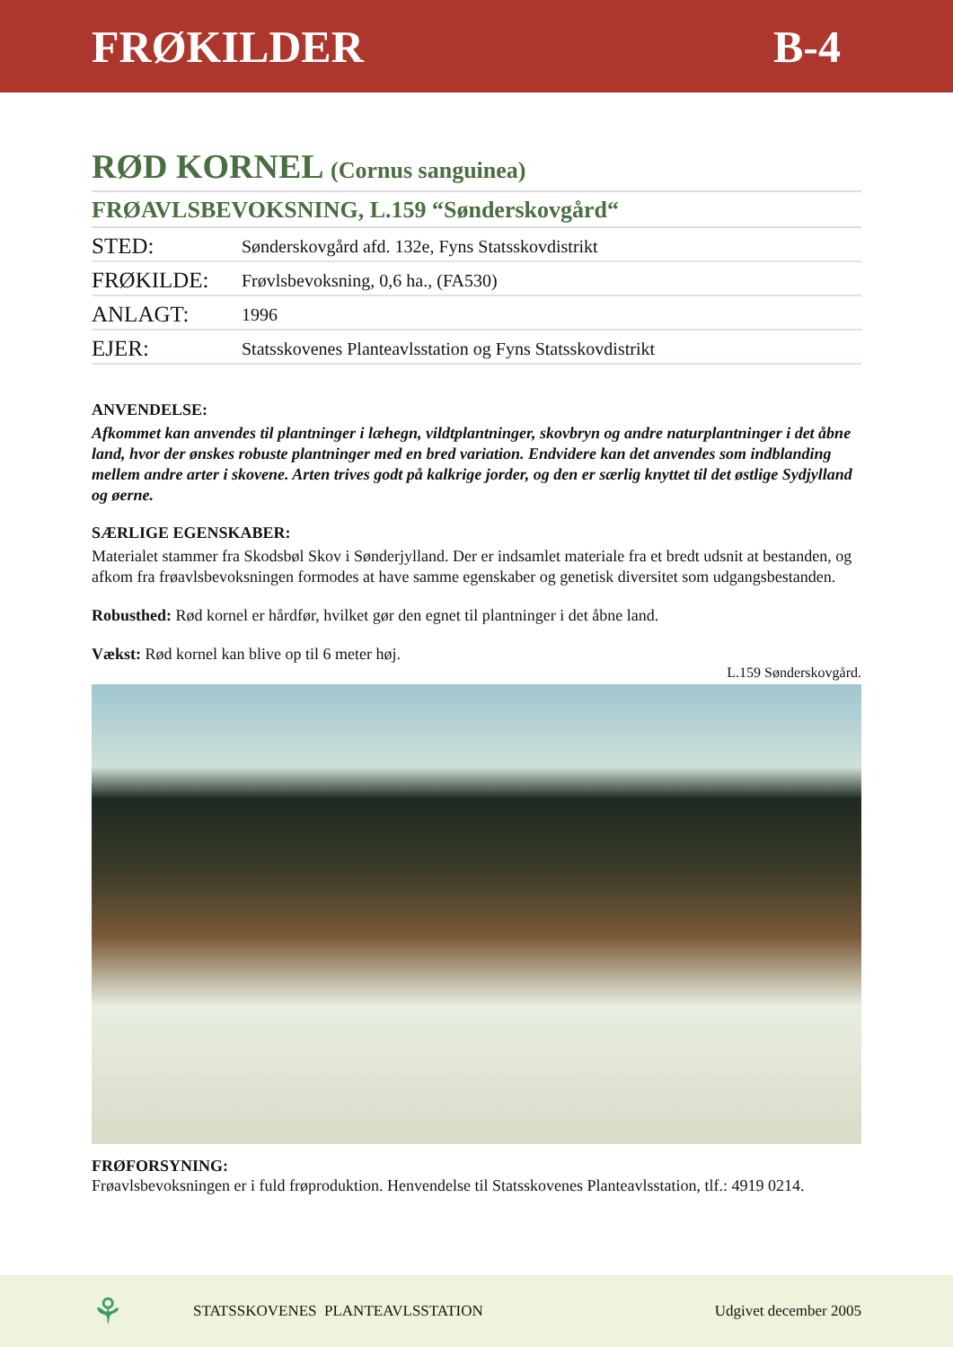FRØKILDER B-4
RØD KORNEL (Cornus sanguinea)
FRØAVLSBEVOKSNING, L.159 “Sønderskovgård“
| STED: | Sønderskovgård afd. 132e, Fyns Statsskovdistrikt |
| FRØKILDE: | Frøvlsbevoksning, 0,6 ha., (FA530) |
| ANLAGT: | 1996 |
| EJER: | Statsskovenes Planteavlsstation og Fyns Statsskovdistrikt |
ANVENDELSE:
Afkommet kan anvendes til plantninger i læhegn, vildtplantninger, skovbryn og andre naturplantninger i det åbne land, hvor der ønskes robuste plantninger med en bred variation. Endvidere kan det anvendes som indblanding mellem andre arter i skovene. Arten trives godt på kalkrige jorder, og den er særlig knyttet til det østlige Sydjylland og øerne.
SÆRLIGE EGENSKABER:
Materialet stammer fra Skodsbøl Skov i Sønderjylland. Der er indsamlet materiale fra et bredt udsnit at bestanden, og afkom fra frøavlsbevoksningen formodes at have samme egenskaber og genetisk diversitet som udgangsbestanden.
Robusthed: Rød kornel er hårdfør, hvilket gør den egnet til plantninger i det åbne land.
Vækst: Rød kornel kan blive op til 6 meter høj.
L.159 Sønderskovgård.
FRØFORSYNING:
Frøavlsbevoksningen er i fuld frøproduktion. Henvendelse til Statsskovenes Planteavlsstation, tlf.: 4919 0214.
⚘ STATSSKOVENES PLANTEAVLSSTATION Udgivet december 2005